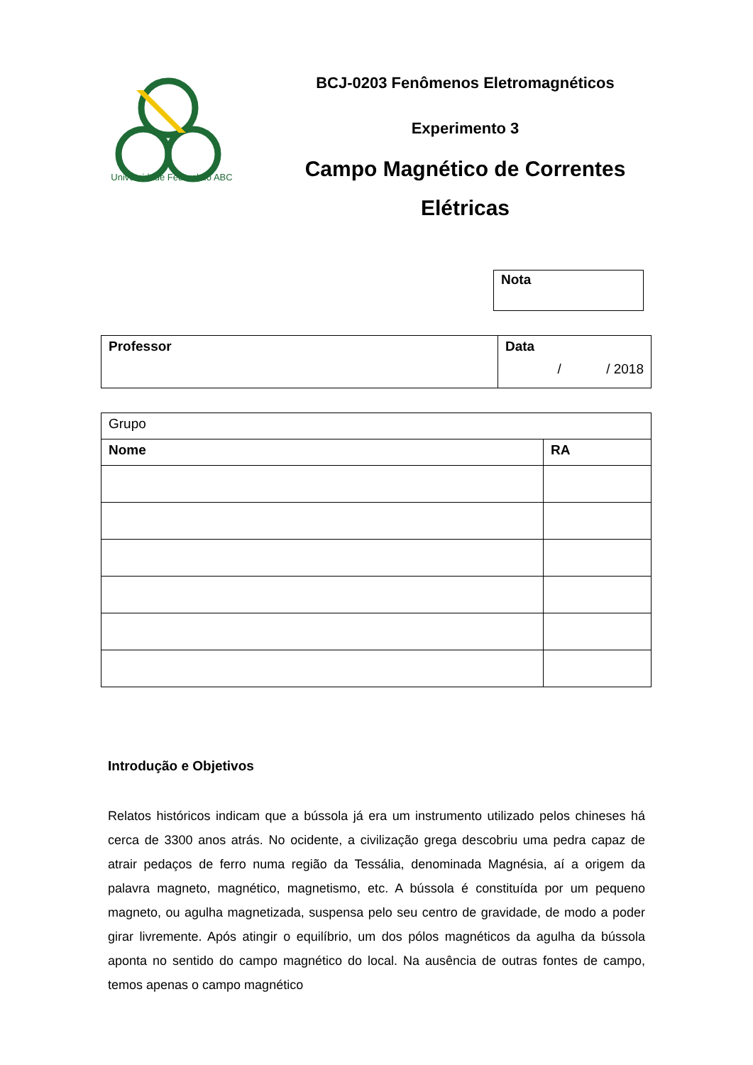Universidade Federal do ABC
BCJ-0203 Fenômenos Eletromagnéticos
Experimento 3
Campo Magnético de Correntes Elétricas
Nota
| Professor | Data / / 2018 |
| --- | --- |
| Grupo | |
| Nome | RA |
Introdução e Objetivos
Relatos históricos indicam que a bússola já era um instrumento utilizado pelos chineses há cerca de 3300 anos atrás. No ocidente, a civilização grega descobriu uma pedra capaz de atrair pedaços de ferro numa região da Tessália, denominada Magnésia, aí a origem da palavra magneto, magnético, magnetismo, etc. A bússola é constituída por um pequeno magneto, ou agulha magnetizada, suspensa pelo seu centro de gravidade, de modo a poder girar livremente. Após atingir o equilíbrio, um dos pólos magnéticos da agulha da bússola aponta no sentido do campo magnético do local. Na ausência de outras fontes de campo, temos apenas o campo magnético